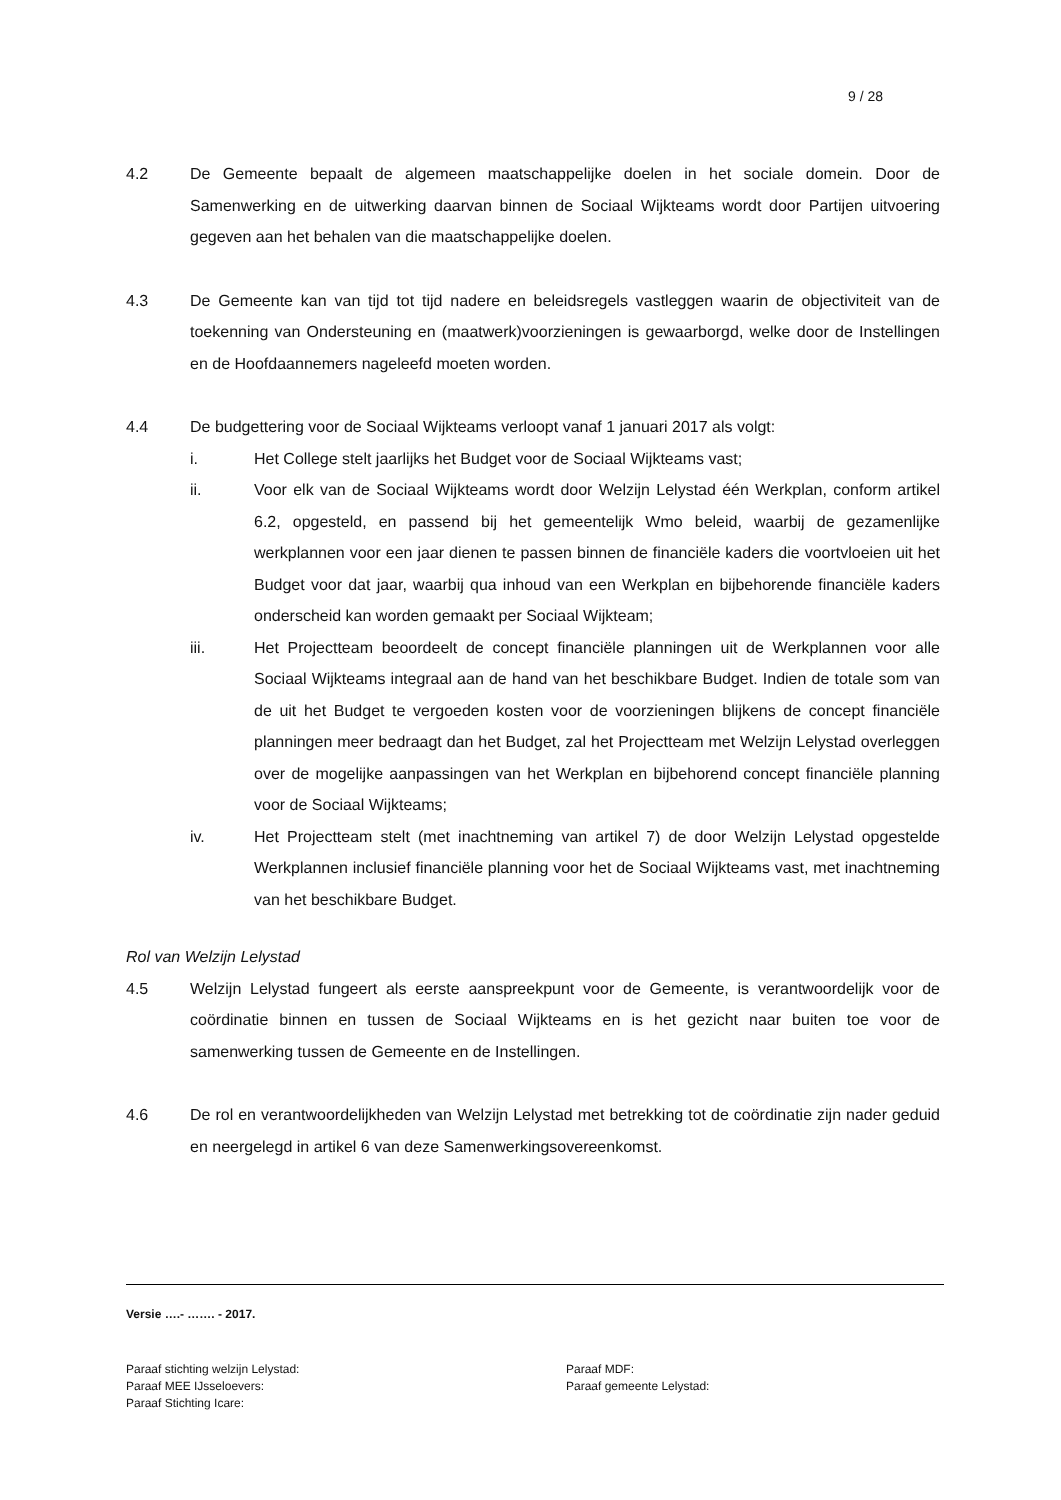9 / 28
4.2 De Gemeente bepaalt de algemeen maatschappelijke doelen in het sociale domein. Door de Samenwerking en de uitwerking daarvan binnen de Sociaal Wijkteams wordt door Partijen uitvoering gegeven aan het behalen van die maatschappelijke doelen.
4.3 De Gemeente kan van tijd tot tijd nadere en beleidsregels vastleggen waarin de objectiviteit van de toekenning van Ondersteuning en (maatwerk)voorzieningen is gewaarborgd, welke door de Instellingen en de Hoofdaannemers nageleefd moeten worden.
4.4 De budgettering voor de Sociaal Wijkteams verloopt vanaf 1 januari 2017 als volgt:
i. Het College stelt jaarlijks het Budget voor de Sociaal Wijkteams vast;
ii. Voor elk van de Sociaal Wijkteams wordt door Welzijn Lelystad één Werkplan, conform artikel 6.2, opgesteld, en passend bij het gemeentelijk Wmo beleid, waarbij de gezamenlijke werkplannen voor een jaar dienen te passen binnen de financiële kaders die voortvloeien uit het Budget voor dat jaar, waarbij qua inhoud van een Werkplan en bijbehorende financiële kaders onderscheid kan worden gemaakt per Sociaal Wijkteam;
iii. Het Projectteam beoordeelt de concept financiële planningen uit de Werkplannen voor alle Sociaal Wijkteams integraal aan de hand van het beschikbare Budget. Indien de totale som van de uit het Budget te vergoeden kosten voor de voorzieningen blijkens de concept financiële planningen meer bedraagt dan het Budget, zal het Projectteam met Welzijn Lelystad overleggen over de mogelijke aanpassingen van het Werkplan en bijbehorend concept financiële planning voor de Sociaal Wijkteams;
iv. Het Projectteam stelt (met inachtneming van artikel 7) de door Welzijn Lelystad opgestelde Werkplannen inclusief financiële planning voor het de Sociaal Wijkteams vast, met inachtneming van het beschikbare Budget.
Rol van Welzijn Lelystad
4.5 Welzijn Lelystad fungeert als eerste aanspreekpunt voor de Gemeente, is verantwoordelijk voor de coördinatie binnen en tussen de Sociaal Wijkteams en is het gezicht naar buiten toe voor de samenwerking tussen de Gemeente en de Instellingen.
4.6 De rol en verantwoordelijkheden van Welzijn Lelystad met betrekking tot de coördinatie zijn nader geduid en neergelegd in artikel 6 van deze Samenwerkingsovereenkomst.
Versie ….- ……. - 2017.
Paraaf stichting welzijn Lelystad:
Paraaf MDF:
Paraaf MEE IJsseloevers:
Paraaf gemeente Lelystad:
Paraaf Stichting Icare: